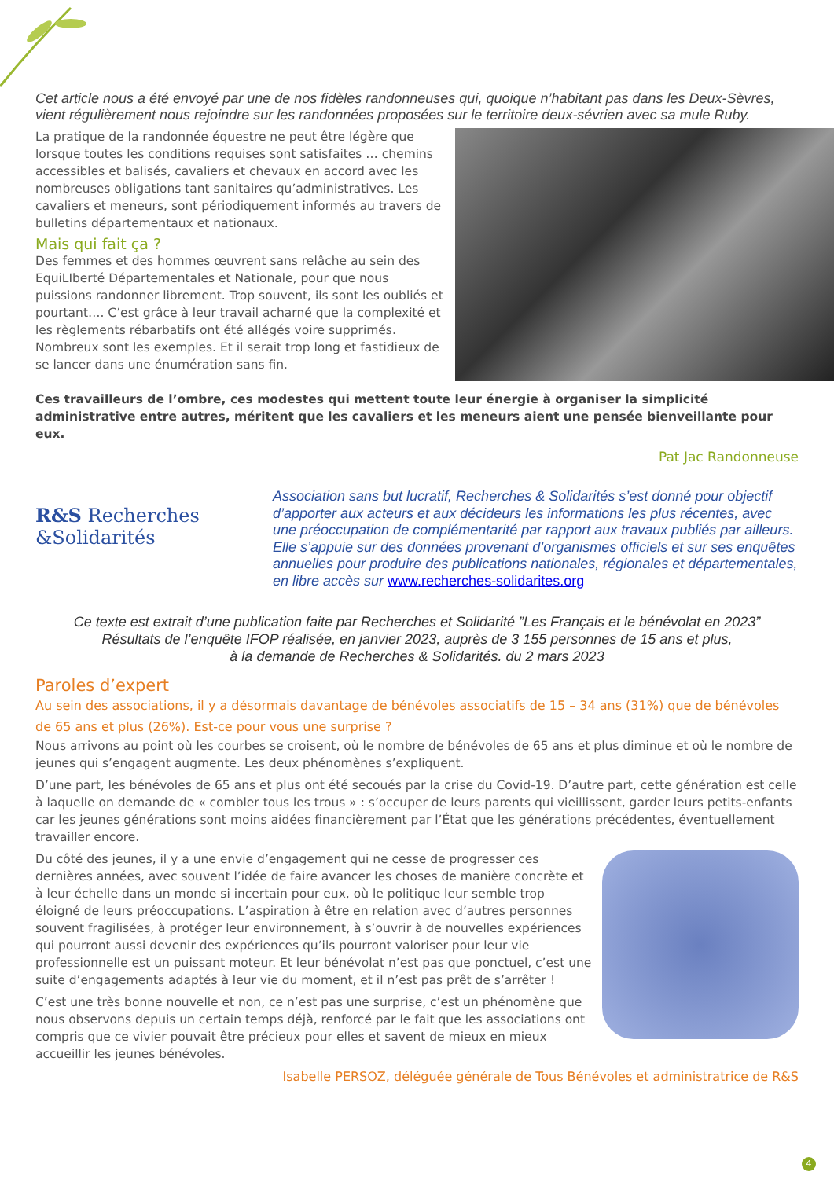Cet article nous a été envoyé par une de nos fidèles randonneuses qui, quoique n’habitant pas dans les Deux-Sèvres, vient régulièrement nous rejoindre sur les randonnées proposées sur le territoire deux-sévrien avec sa mule Ruby.
La pratique de la randonnée équestre ne peut être légère que lorsque toutes les conditions requises sont satisfaites … chemins accessibles et balisés, cavaliers et chevaux en accord avec les nombreuses obligations tant sanitaires qu’administratives. Les cavaliers et meneurs, sont périodiquement informés au travers de bulletins départementaux et nationaux.
Mais qui fait ça ?
Des femmes et des hommes œuvrent sans relâche au sein des EquiLIberté Départementales et Nationale, pour que nous puissions randonner librement. Trop souvent, ils sont les oubliés et pourtant…. C’est grâce à leur travail acharné que la complexité et les règlements rébarbatifs ont été allégés voire supprimés. Nombreux sont les exemples. Et il serait trop long et fastidieux de se lancer dans une énumération sans fin.
Ces travailleurs de l’ombre, ces modestes qui mettent toute leur énergie à organiser la simplicité administrative entre autres, méritent que les cavaliers et les meneurs aient une pensée bienveillante pour eux.
Pat Jac Randonneuse
R&S Recherches
&Solidarités
Association sans but lucratif, Recherches & Solidarités s’est donné pour objectif d’apporter aux acteurs et aux décideurs les informations les plus récentes, avec une préoccupation de complémentarité par rapport aux travaux publiés par ailleurs. Elle s’appuie sur des données provenant d’organismes officiels et sur ses enquêtes annuelles pour produire des publications nationales, régionales et départementales, en libre accès sur www.recherches-solidarites.org
Ce texte est extrait d’une publication faite par Recherches et Solidarité ”Les Français et le bénévolat en 2023”
Résultats de l’enquête IFOP réalisée, en janvier 2023, auprès de 3 155 personnes de 15 ans et plus,
à la demande de Recherches & Solidarités. du 2 mars 2023
Paroles d’expert
Au sein des associations, il y a désormais davantage de bénévoles associatifs de 15 – 34 ans (31%) que de bénévoles de 65 ans et plus (26%). Est-ce pour vous une surprise ?
Nous arrivons au point où les courbes se croisent, où le nombre de bénévoles de 65 ans et plus diminue et où le nombre de jeunes qui s’engagent augmente. Les deux phénomènes s’expliquent.
D’une part, les bénévoles de 65 ans et plus ont été secoués par la crise du Covid-19. D’autre part, cette génération est celle à laquelle on demande de « combler tous les trous » : s’occuper de leurs parents qui vieillissent, garder leurs petits-enfants car les jeunes générations sont moins aidées financièrement par l’État que les générations précédentes, éventuellement travailler encore.
Du côté des jeunes, il y a une envie d’engagement qui ne cesse de progresser ces dernières années, avec souvent l’idée de faire avancer les choses de manière concrète et à leur échelle dans un monde si incertain pour eux, où le politique leur semble trop éloigné de leurs préoccupations. L’aspiration à être en relation avec d’autres personnes souvent fragilisées, à protéger leur environnement, à s’ouvrir à de nouvelles expériences qui pourront aussi devenir des expériences qu’ils pourront valoriser pour leur vie professionnelle est un puissant moteur. Et leur bénévolat n’est pas que ponctuel, c’est une suite d’engagements adaptés à leur vie du moment, et il n’est pas prêt de s’arrêter !
C’est une très bonne nouvelle et non, ce n’est pas une surprise, c’est un phénomène que nous observons depuis un certain temps déjà, renforcé par le fait que les associations ont compris que ce vivier pouvait être précieux pour elles et savent de mieux en mieux accueillir les jeunes bénévoles.
Isabelle PERSOZ, déléguée générale de Tous Bénévoles et administratrice de R&S
4